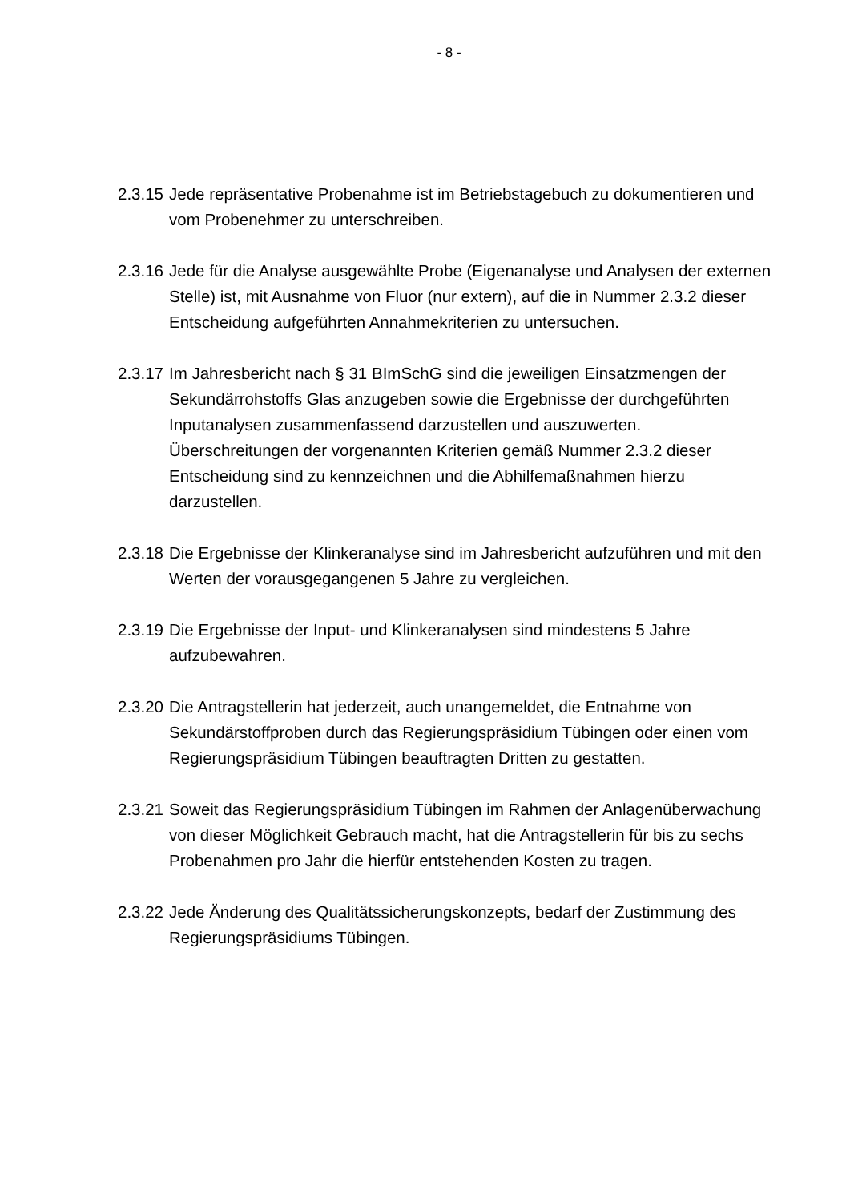- 8 -
2.3.15
Jede repräsentative Probenahme ist im Betriebstagebuch zu dokumentieren und vom Probenehmer zu unterschreiben.
2.3.16
Jede für die Analyse ausgewählte Probe (Eigenanalyse und Analysen der externen Stelle) ist, mit Ausnahme von Fluor (nur extern), auf die in Nummer 2.3.2 dieser Entscheidung aufgeführten Annahmekriterien zu untersuchen.
2.3.17
Im Jahresbericht nach § 31 BImSchG sind die jeweiligen Einsatzmengen der Sekundärrohstoffs Glas anzugeben sowie die Ergebnisse der durchgeführten Inputanalysen zusammenfassend darzustellen und auszuwerten. Überschreitungen der vorgenannten Kriterien gemäß Nummer 2.3.2 dieser Entscheidung sind zu kennzeichnen und die Abhilfemaßnahmen hierzu darzustellen.
2.3.18
Die Ergebnisse der Klinkeranalyse sind im Jahresbericht aufzuführen und mit den Werten der vorausgegangenen 5 Jahre zu vergleichen.
2.3.19
Die Ergebnisse der Input- und Klinkeranalysen sind mindestens 5 Jahre aufzubewahren.
2.3.20
Die Antragstellerin hat jederzeit, auch unangemeldet, die Entnahme von Sekundärstoffproben durch das Regierungspräsidium Tübingen oder einen vom Regierungspräsidium Tübingen beauftragten Dritten zu gestatten.
2.3.21
Soweit das Regierungspräsidium Tübingen im Rahmen der Anlagenüberwachung von dieser Möglichkeit Gebrauch macht, hat die Antragstellerin für bis zu sechs Probenahmen pro Jahr die hierfür entstehenden Kosten zu tragen.
2.3.22
Jede Änderung des Qualitätssicherungskonzepts, bedarf der Zustimmung des Regierungspräsidiums Tübingen.